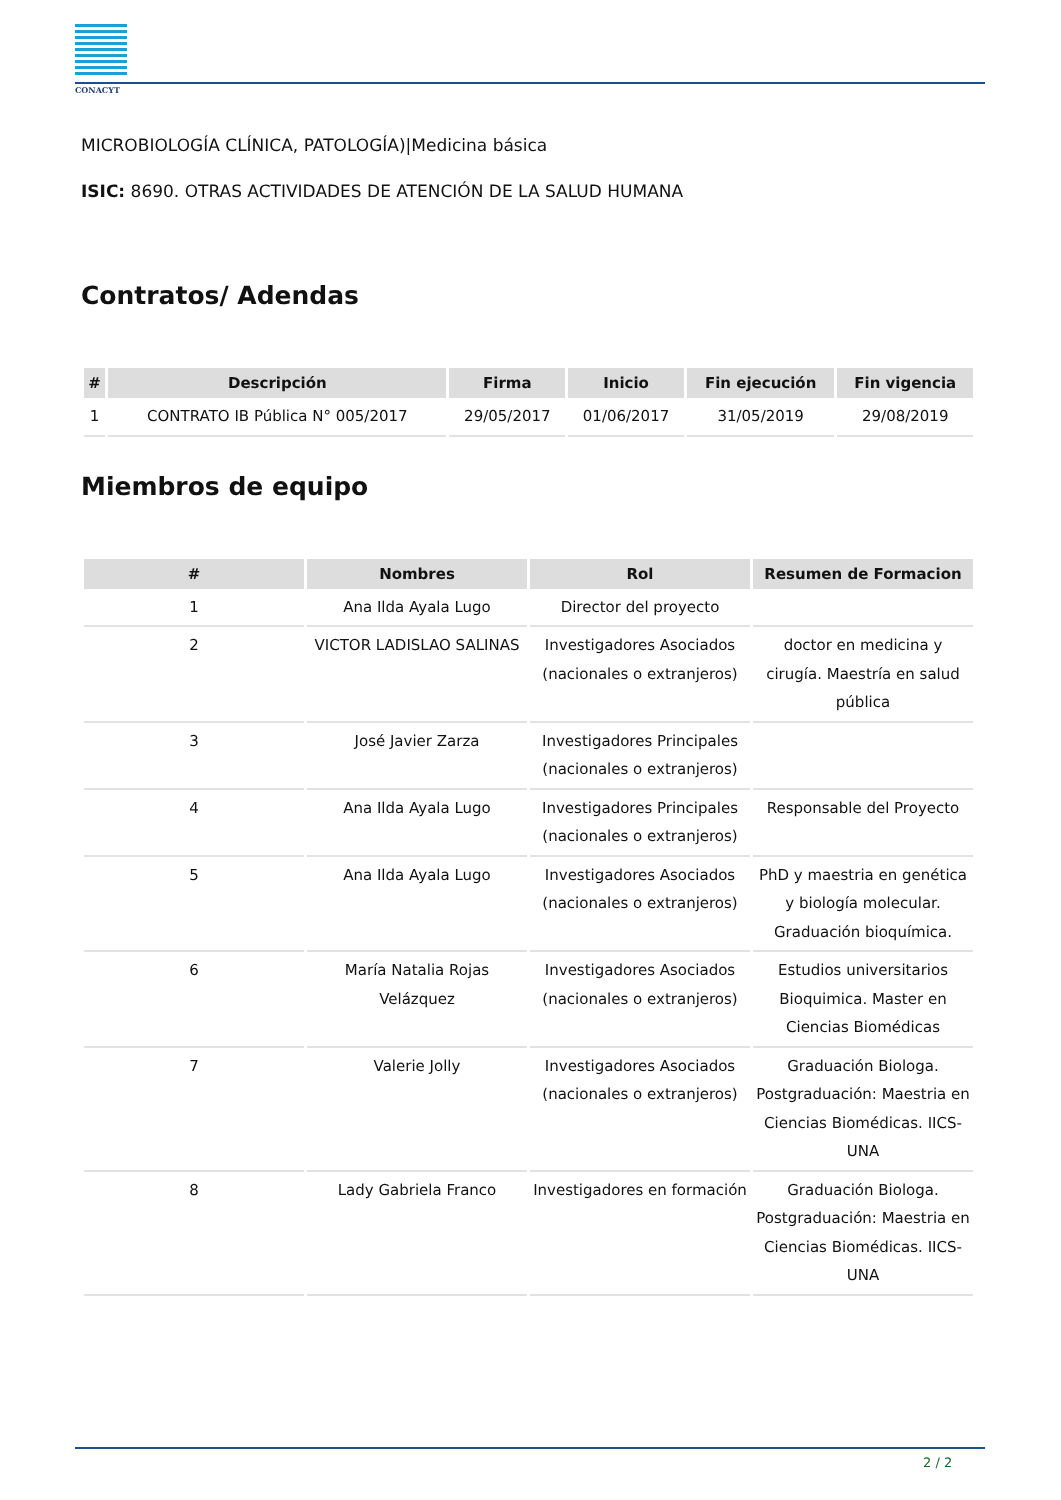CONACYT
MICROBIOLOGÍA CLÍNICA, PATOLOGÍA)|Medicina básica
ISIC: 8690. OTRAS ACTIVIDADES DE ATENCIÓN DE LA SALUD HUMANA
Contratos/ Adendas
| # | Descripción | Firma | Inicio | Fin ejecución | Fin vigencia |
| --- | --- | --- | --- | --- | --- |
| 1 | CONTRATO IB Pública N° 005/2017 | 29/05/2017 | 01/06/2017 | 31/05/2019 | 29/08/2019 |
Miembros de equipo
| # | Nombres | Rol | Resumen de Formacion |
| --- | --- | --- | --- |
| 1 | Ana Ilda Ayala Lugo | Director del proyecto | |
| 2 | VICTOR LADISLAO SALINAS | Investigadores Asociados (nacionales o extranjeros) | doctor en medicina y cirugía. Maestría en salud pública |
| 3 | José Javier Zarza | Investigadores Principales (nacionales o extranjeros) | |
| 4 | Ana Ilda Ayala Lugo | Investigadores Principales (nacionales o extranjeros) | Responsable del Proyecto |
| 5 | Ana Ilda Ayala Lugo | Investigadores Asociados (nacionales o extranjeros) | PhD y maestria en genética y biología molecular. Graduación bioquímica. |
| 6 | María Natalia Rojas Velázquez | Investigadores Asociados (nacionales o extranjeros) | Estudios universitarios Bioquimica. Master en Ciencias Biomédicas |
| 7 | Valerie Jolly | Investigadores Asociados (nacionales o extranjeros) | Graduación Biologa. Postgraduación: Maestria en Ciencias Biomédicas. IICS-UNA |
| 8 | Lady Gabriela Franco | Investigadores en formación | Graduación Biologa. Postgraduación: Maestria en Ciencias Biomédicas. IICS-UNA |
2 / 2